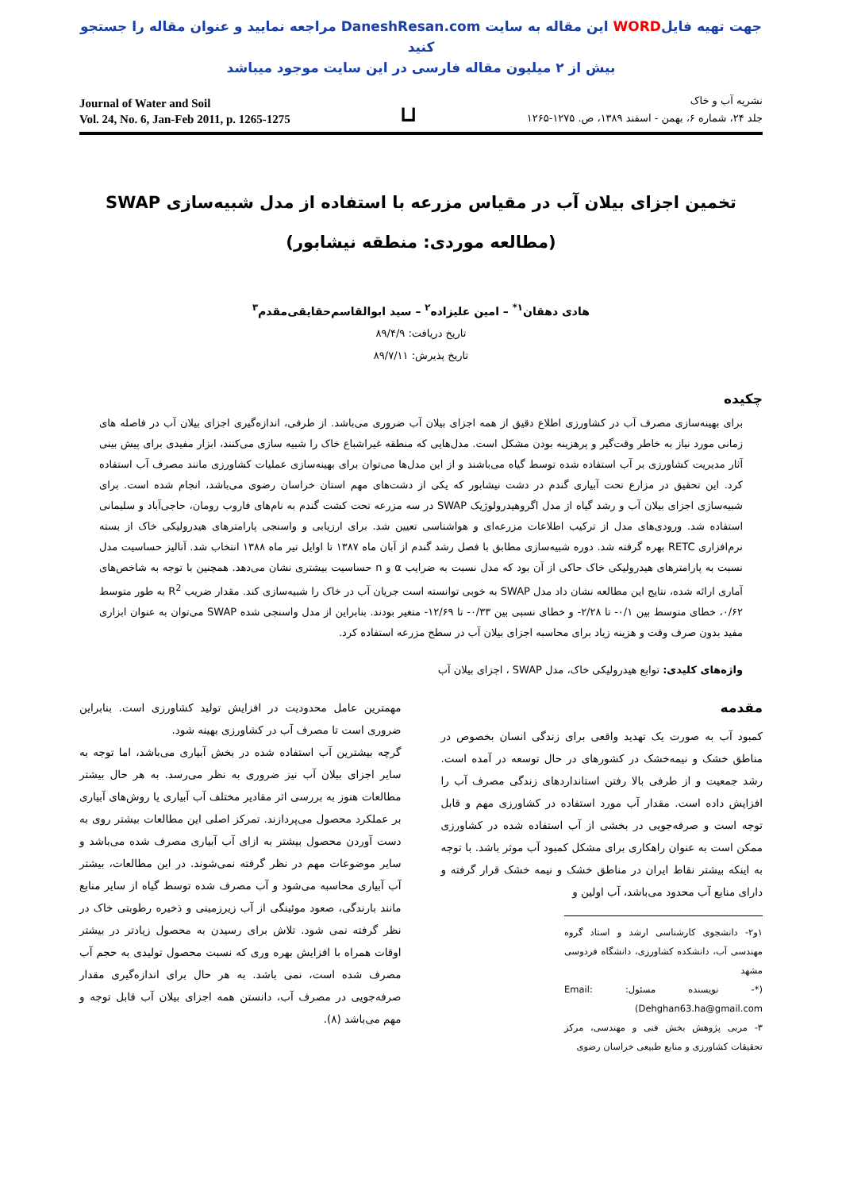جهت تهیه فایلWORD این مقاله به سایت DaneshResan.com مراجعه نمایید و عنوان مقاله را جستجو کنید
بیش از ۲ میلیون مقاله فارسی در این سایت موجود میباشد
Journal of Water and Soil
Vol. 24, No. 6, Jan-Feb 2011, p. 1265-1275
⊔
نشریه آب و خاک
جلد ۲۴، شماره ۶، بهمن - اسفند ۱۳۸۹، ص. ۱۲۷۵-۱۲۶۵
تخمین اجزای بیلان آب در مقیاس مزرعه با استفاده از مدل شبیه‌سازی SWAP
(مطالعه موردی: منطقه نیشابور)
هادی دهقان<sup>۱*</sup> – امین علیزاده<sup>۲</sup> – سید ابوالقاسم‌حقایقی‌مقدم<sup>۳</sup>
تاریخ دریافت: ۸۹/۴/۹
تاریخ پذیرش: ۸۹/۷/۱۱
چکیده
برای بهینه‌سازی مصرف آب در کشاورزی اطلاع دقیق از همه اجزای بیلان آب ضروری می‌باشد. از طرفی، اندازه‌گیری اجزای بیلان آب در فاصله های زمانی مورد نیاز به خاطر وقت‌گیر و پرهزینه بودن مشکل است. مدل‌هایی که منطقه غیراشباع خاک را شبیه سازی می‌کنند، ابزار مفیدی برای پیش بینی آثار مدیریت کشاورزی بر آب استفاده شده توسط گیاه می‌باشند و از این مدل‌ها می‌توان برای بهینه‌سازی عملیات کشاورزی مانند مصرف آب استفاده کرد. این تحقیق در مزارع تحت آبیاری گندم در دشت نیشابور که یکی از دشت‌های مهم استان خراسان رضوی می‌باشد، انجام شده است. برای شبیه‌سازی اجزای بیلان آب و رشد گیاه از مدل اگروهیدرولوژیک SWAP در سه مزرعه تحت کشت گندم به نام‌های فاروب رومان، حاجی‌آباد و سلیمانی استفاده شد. ورودی‌های مدل از ترکیب اطلاعات مزرعه‌ای و هواشناسی تعیین شد. برای ارزیابی و واسنجی پارامترهای هیدرولیکی خاک از بسته نرم‌افزاری RETC بهره گرفته شد. دوره شبیه‌سازی مطابق با فصل رشد گندم از آبان ماه ۱۳۸۷ تا اوایل تیر ماه ۱۳۸۸ انتخاب شد. آنالیز حساسیت مدل نسبت به پارامترهای هیدرولیکی خاک حاکی از آن بود که مدل نسبت به ضرایب α و n حساسیت بیشتری نشان می‌دهد. همچنین با توجه به شاخص‌های آماری ارائه شده، نتایج این مطالعه نشان داد مدل SWAP به خوبی توانسته است جریان آب در خاک را شبیه‌سازی کند. مقدار ضریب R<sup>2</sup> به طور متوسط ۰/۶۲، خطای متوسط بین ۰/۱- تا ۲/۲۸- و خطای نسبی بین ۰/۳۳- تا ۱۲/۶۹- متغیر بودند. بنابراین از مدل واسنجی شده SWAP می‌توان به عنوان ابزاری مفید بدون صرف وقت و هزینه زیاد برای محاسبه اجزای بیلان آب در سطح مزرعه استفاده کرد.
واژه‌های کلیدی: توابع هیدرولیکی خاک، مدل SWAP ، اجزای بیلان آب
مقدمه
کمبود آب به صورت یک تهدید واقعی برای زندگی انسان بخصوص در مناطق خشک و نیمه‌خشک در کشورهای در حال توسعه در آمده است. رشد جمعیت و از طرفی بالا رفتن استانداردهای زندگی مصرف آب را افزایش داده است. مقدار آب مورد استفاده در کشاورزی مهم و قابل توجه است و صرفه‌جویی در بخشی از آب استفاده شده در کشاورزی ممکن است به عنوان راهکاری برای مشکل کمبود آب موثر باشد. با توجه به اینکه بیشتر نقاط ایران در مناطق خشک و نیمه خشک قرار گرفته و دارای منابع آب محدود می‌باشد، آب اولین و
۱و۲- دانشجوی کارشناسی ارشد و استاد گروه مهندسی آب، دانشکده کشاورزی، دانشگاه فردوسی مشهد
(*- نویسنده مسئول: Email: Dehghan63.ha@gmail.com)
۳- مربی پژوهش بخش فنی و مهندسی، مرکز تحقیقات کشاورزی و منابع طبیعی خراسان رضوی
مهمترین عامل محدودیت در افزایش تولید کشاورزی است. بنابراین ضروری است تا مصرف آب در کشاورزی بهینه شود.
گرچه بیشترین آب استفاده شده در بخش آبیاری می‌باشد، اما توجه به سایر اجزای بیلان آب نیز ضروری به نظر می‌رسد. به هر حال بیشتر مطالعات هنوز به بررسی اثر مقادیر مختلف آب آبیاری یا روش‌های آبیاری بر عملکرد محصول می‌پردازند. تمرکز اصلی این مطالعات بیشتر روی به دست آوردن محصول بیشتر به ازای آب آبیاری مصرف شده می‌باشد و سایر موضوعات مهم در نظر گرفته نمی‌شوند. در این مطالعات، بیشتر آب آبیاری محاسبه می‌شود و آب مصرف شده توسط گیاه از سایر منابع مانند بارندگی، صعود موئینگی از آب زیرزمینی و ذخیره رطوبتی خاک در نظر گرفته نمی شود. تلاش برای رسیدن به محصول زیادتر در بیشتر اوقات همراه با افزایش بهره وری که نسبت محصول تولیدی به حجم آب مصرف شده است، نمی باشد. به هر حال برای اندازه‌گیری مقدار صرفه‌جویی در مصرف آب، دانستن همه اجزای بیلان آب قابل توجه و مهم می‌باشد (۸).